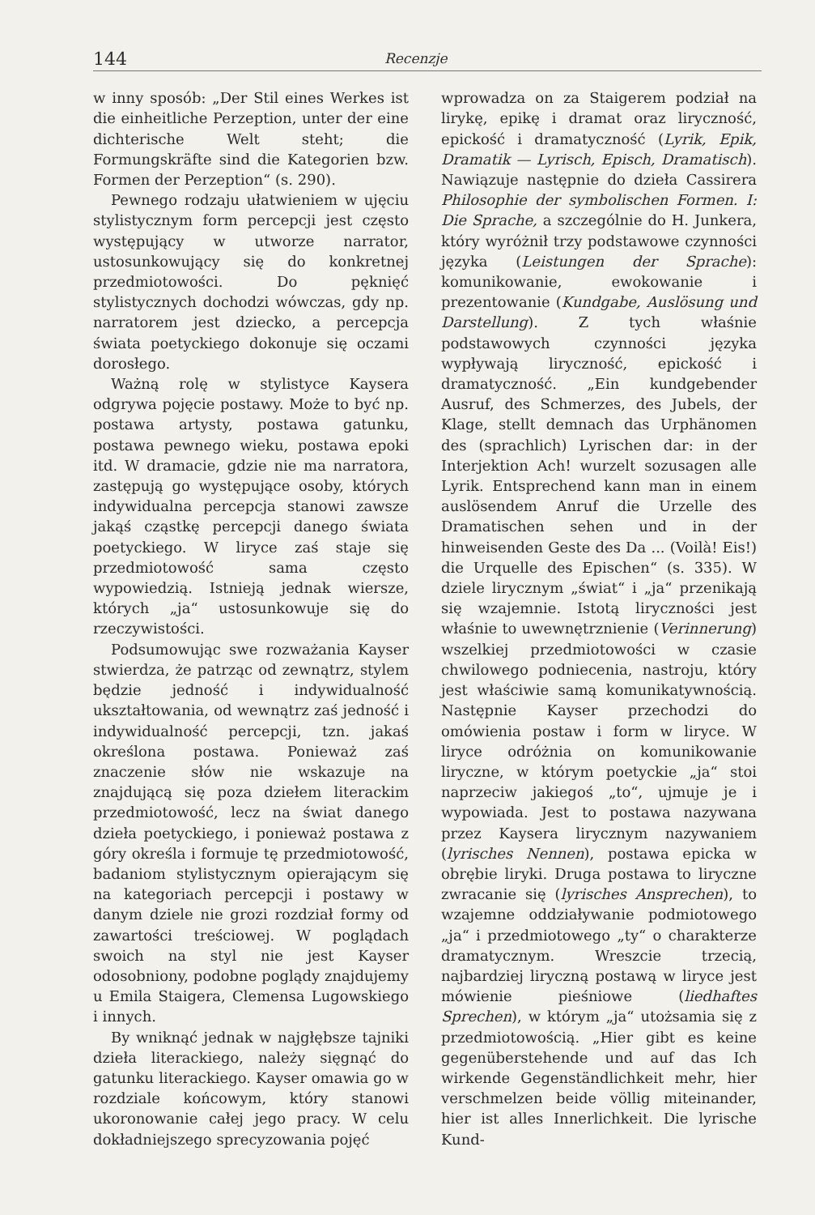144 Recenzje
w inny sposób: „Der Stil eines Werkes ist die einheitliche Perzeption, unter der eine dichterische Welt steht; die Formungskräfte sind die Kategorien bzw. Formen der Perzeption“ (s. 290).
Pewnego rodzaju ułatwieniem w ujęciu stylistycznym form percepcji jest często występujący w utworze narrator, ustosunkowujący się do konkretnej przedmiotowości. Do pęknięć stylistycznych dochodzi wówczas, gdy np. narratorem jest dziecko, a percepcja świata poetyckiego dokonuje się oczami dorosłego.
Ważną rolę w stylistyce Kaysera odgrywa pojęcie postawy. Może to być np. postawa artysty, postawa gatunku, postawa pewnego wieku, postawa epoki itd. W dramacie, gdzie nie ma narratora, zastępują go występujące osoby, których indywidualna percepcja stanowi zawsze jakąś cząstkę percepcji danego świata poetyckiego. W liryce zaś staje się przedmiotowość sama często wypowiedzią. Istnieją jednak wiersze, których „ja“ ustosunkowuje się do rzeczywistości.
Podsumowując swe rozważania Kayser stwierdza, że patrząc od zewnątrz, stylem będzie jedność i indywidualność ukształtowania, od wewnątrz zaś jedność i indywidualność percepcji, tzn. jakaś określona postawa. Ponieważ zaś znaczenie słów nie wskazuje na znajdującą się poza dziełem literackim przedmiotowość, lecz na świat danego dzieła poetyckiego, i ponieważ postawa z góry określa i formuje tę przedmiotowość, badaniom stylistycznym opierającym się na kategoriach percepcji i postawy w danym dziele nie grozi rozdział formy od zawartości treściowej. W poglądach swoich na styl nie jest Kayser odosobniony, podobne poglądy znajdujemy u Emila Staigera, Clemensa Lugowskiego i innych.
By wniknąć jednak w najgłębsze tajniki dzieła literackiego, należy sięgnąć do gatunku literackiego. Kayser omawia go w rozdziale końcowym, który stanowi ukoronowanie całej jego pracy. W celu dokładniejszego sprecyzowania pojęć
wprowadza on za Staigerem podział na lirykę, epikę i dramat oraz liryczność, epickość i dramatyczność (Lyrik, Epik, Dramatik — Lyrisch, Episch, Dramatisch). Nawiązuje następnie do dzieła Cassirera Philosophie der symbolischen Formen. I: Die Sprache, a szczególnie do H. Junkera, który wyróżnił trzy podstawowe czynności języka (Leistungen der Sprache): komunikowanie, ewokowanie i prezentowanie (Kundgabe, Auslösung und Darstellung). Z tych właśnie podstawowych czynności języka wypływają liryczność, epickość i dramatyczność. „Ein kundgebender Ausruf, des Schmerzes, des Jubels, der Klage, stellt demnach das Urphänomen des (sprachlich) Lyrischen dar: in der Interjektion Ach! wurzelt sozusagen alle Lyrik. Entsprechend kann man in einem auslösendem Anruf die Urzelle des Dramatischen sehen und in der hinweisenden Geste des Da ... (Voilà! Eis!) die Urquelle des Epischen“ (s. 335). W dziele lirycznym „świat“ i „ja“ przenikają się wzajemnie. Istotą liryczności jest właśnie to uwewnętrznienie (Verinnerung) wszelkiej przedmiotowości w czasie chwilowego podniecenia, nastroju, który jest właściwie samą komunikatywnością. Następnie Kayser przechodzi do omówienia postaw i form w liryce. W liryce odróżnia on komunikowanie liryczne, w którym poetyckie „ja“ stoi naprzeciw jakiegoś „to“, ujmuje je i wypowiada. Jest to postawa nazywana przez Kaysera lirycznym nazywaniem (lyrisches Nennen), postawa epicka w obrębie liryki. Druga postawa to liryczne zwracanie się (lyrisches Ansprechen), to wzajemne oddziaływanie podmiotowego „ja“ i przedmiotowego „ty“ o charakterze dramatycznym. Wreszcie trzecią, najbardziej liryczną postawą w liryce jest mówienie pieśniowe (liedhaftes Sprechen), w którym „ja“ utożsamia się z przedmiotowością. „Hier gibt es keine gegenüberstehende und auf das Ich wirkende Gegenständlichkeit mehr, hier verschmelzen beide völlig miteinander, hier ist alles Innerlichkeit. Die lyrische Kund-